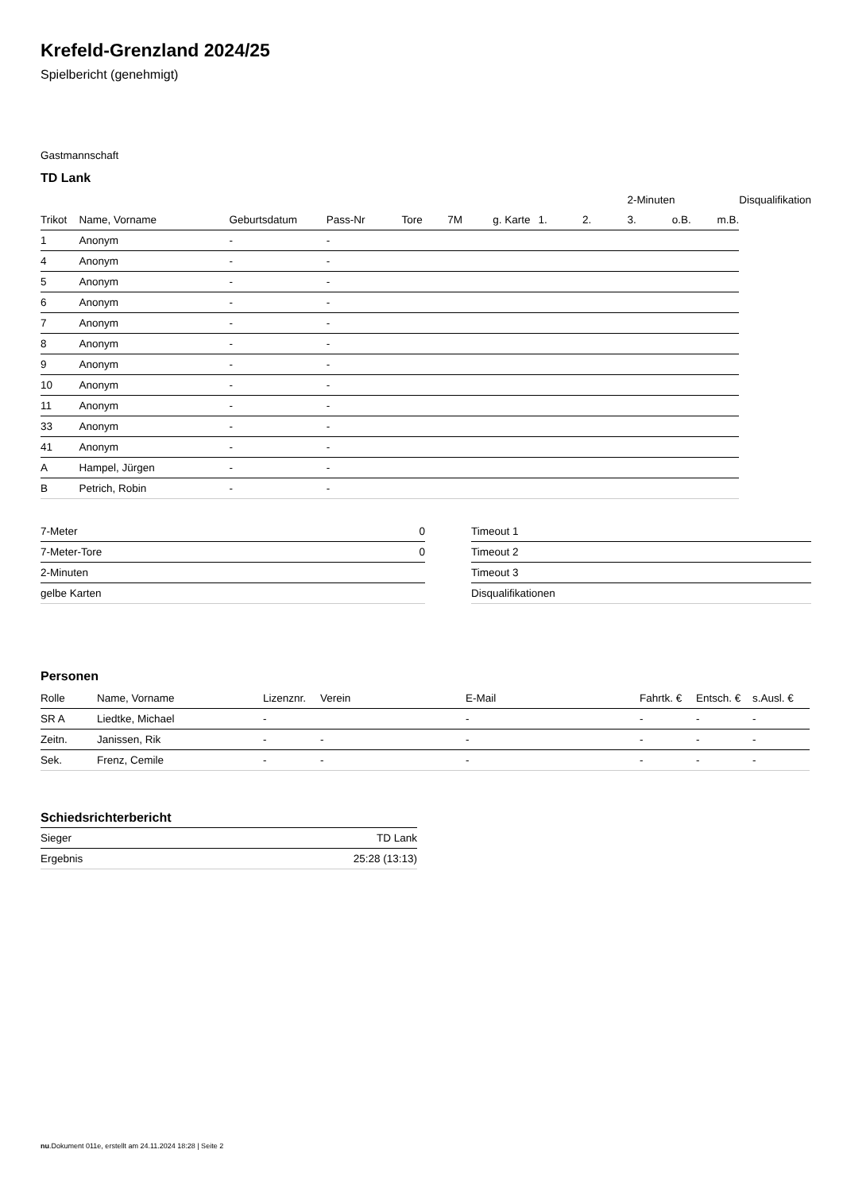Krefeld-Grenzland 2024/25
Spielbericht (genehmigt)
Gastmannschaft
TD Lank
| | | | | | | | | | 2-Minuten | | | Disqualifikation |
| --- | --- | --- | --- | --- | --- | --- | --- | --- | --- | --- | --- | --- |
| Trikot | Name, Vorname | Geburtsdatum | Pass-Nr | Tore | 7M | g. Karte | 1. | 2. | 3. | o.B. | m.B. | |
| 1 | Anonym | - | - | | | | | | | | | |
| 4 | Anonym | - | - | | | | | | | | | |
| 5 | Anonym | - | - | | | | | | | | | |
| 6 | Anonym | - | - | | | | | | | | | |
| 7 | Anonym | - | - | | | | | | | | | |
| 8 | Anonym | - | - | | | | | | | | | |
| 9 | Anonym | - | - | | | | | | | | | |
| 10 | Anonym | - | - | | | | | | | | | |
| 11 | Anonym | - | - | | | | | | | | | |
| 33 | Anonym | - | - | | | | | | | | | |
| 41 | Anonym | - | - | | | | | | | | | |
| A | Hampel, Jürgen | - | - | | | | | | | | | |
| B | Petrich, Robin | - | - | | | | | | | | | |
| 7-Meter | 0 |
| 7-Meter-Tore | 0 |
| 2-Minuten | |
| gelbe Karten | |
| Timeout 1 |
| Timeout 2 |
| Timeout 3 |
| Disqualifikationen |
Personen
| Rolle | Name, Vorname | Lizenznr. | Verein | E-Mail | Fahrtk. € | Entsch. € | s.Ausl. € |
| --- | --- | --- | --- | --- | --- | --- | --- |
| SR A | Liedtke, Michael | - | | - | - | - | - |
| Zeitn. | Janissen, Rik | - | - | - | - | - | - |
| Sek. | Frenz, Cemile | - | - | - | - | - | - |
Schiedsrichterbericht
| Sieger | TD Lank |
| Ergebnis | 25:28 (13:13) |
nu.Dokument 011e, erstellt am 24.11.2024 18:28 | Seite 2